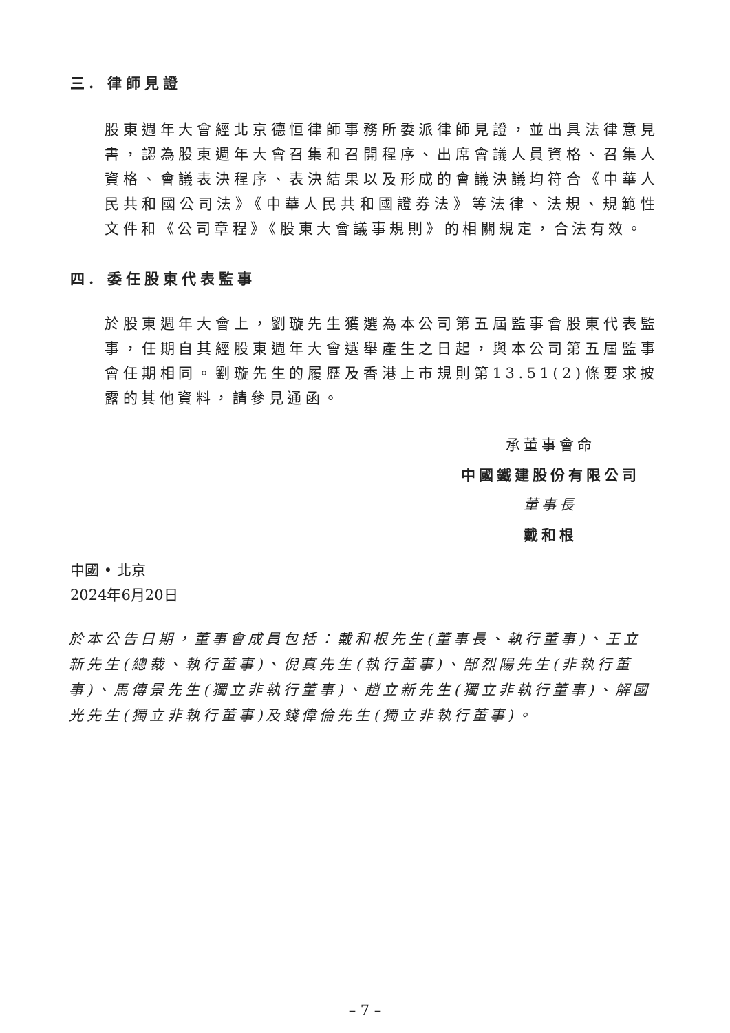三. 律師見證
股東週年大會經北京德恒律師事務所委派律師見證，並出具法律意見書，認為股東週年大會召集和召開程序、出席會議人員資格、召集人資格、會議表決程序、表決結果以及形成的會議決議均符合《中華人民共和國公司法》《中華人民共和國證券法》等法律、法規、規範性文件和《公司章程》《股東大會議事規則》的相關規定，合法有效。
四. 委任股東代表監事
於股東週年大會上，劉璇先生獲選為本公司第五屆監事會股東代表監事，任期自其經股東週年大會選舉產生之日起，與本公司第五屆監事會任期相同。劉璇先生的履歷及香港上市規則第13.51(2)條要求披露的其他資料，請參見通函。
承董事會命
中國鐵建股份有限公司
董事長
戴和根
中國 • 北京
2024年6月20日
於本公告日期，董事會成員包括：戴和根先生(董事長、執行董事)、王立新先生(總裁、執行董事)、倪真先生(執行董事)、郜烈陽先生(非執行董事)、馬傳景先生(獨立非執行董事)、趙立新先生(獨立非執行董事)、解國光先生(獨立非執行董事)及錢偉倫先生(獨立非執行董事)。
– 7 –